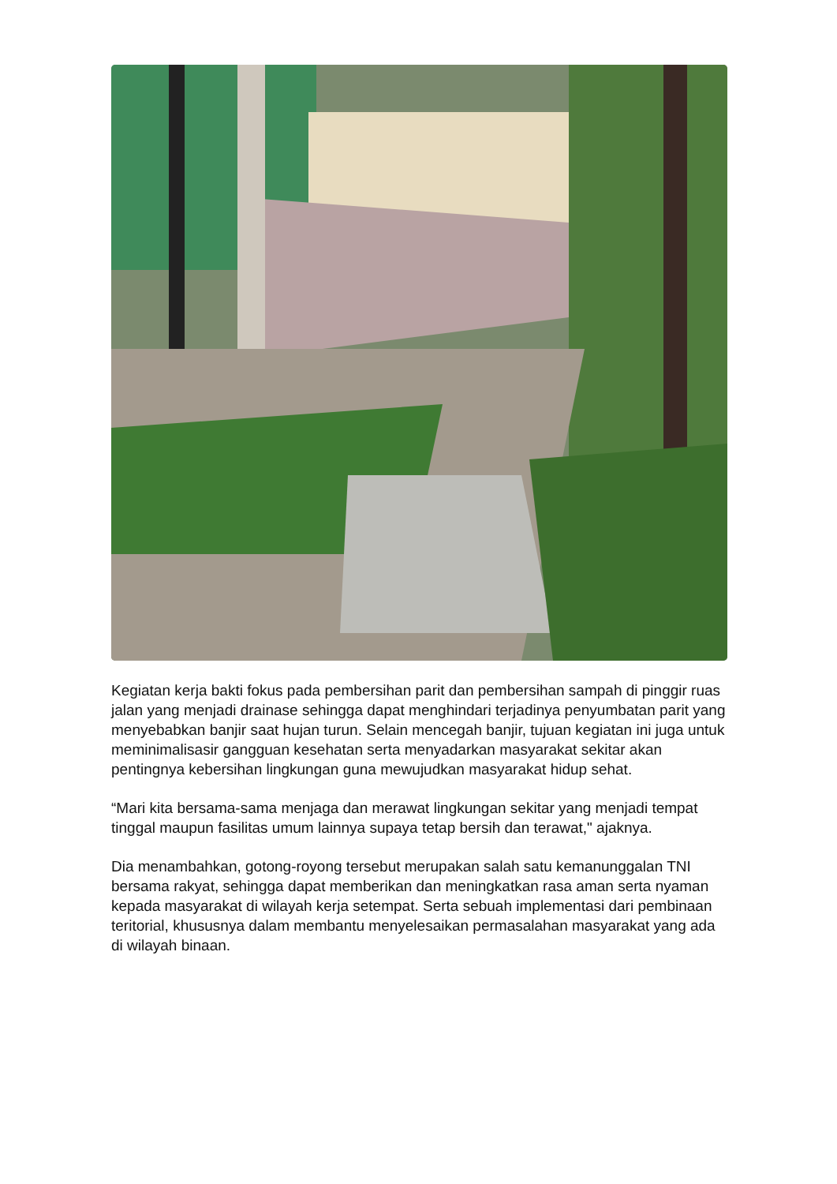Kegiatan kerja bakti fokus pada pembersihan parit dan pembersihan sampah di pinggir ruas jalan yang menjadi drainase sehingga dapat menghindari terjadinya penyumbatan parit yang menyebabkan banjir saat hujan turun. Selain mencegah banjir, tujuan kegiatan ini juga untuk meminimalisasir gangguan kesehatan serta menyadarkan masyarakat sekitar akan pentingnya kebersihan lingkungan guna mewujudkan masyarakat hidup sehat.
“Mari kita bersama-sama menjaga dan merawat lingkungan sekitar yang menjadi tempat tinggal maupun fasilitas umum lainnya supaya tetap bersih dan terawat," ajaknya.
Dia menambahkan, gotong-royong tersebut merupakan salah satu kemanunggalan TNI bersama rakyat, sehingga dapat memberikan dan meningkatkan rasa aman serta nyaman kepada masyarakat di wilayah kerja setempat. Serta sebuah implementasi dari pembinaan teritorial, khususnya dalam membantu menyelesaikan permasalahan masyarakat yang ada di wilayah binaan.